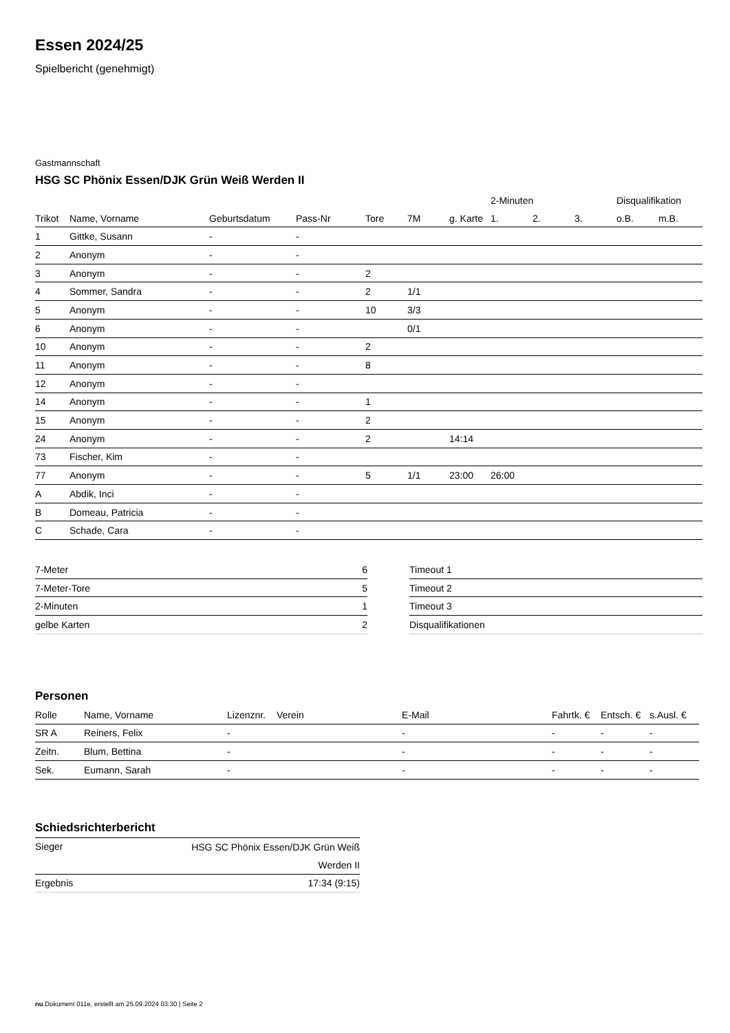Essen 2024/25
Spielbericht (genehmigt)
Gastmannschaft
HSG SC Phönix Essen/DJK Grün Weiß Werden II
| | | | | | | | 2-Minuten | | | Disqualifikation | |
| --- | --- | --- | --- | --- | --- | --- | --- | --- | --- | --- | --- |
| Trikot | Name, Vorname | Geburtsdatum | Pass-Nr | Tore | 7M | g. Karte | 1. | 2. | 3. | o.B. | m.B. |
| 1 | Gittke, Susann | - | - | | | | | | | | |
| 2 | Anonym | - | - | | | | | | | | |
| 3 | Anonym | - | - | 2 | | | | | | | |
| 4 | Sommer, Sandra | - | - | 2 | 1/1 | | | | | | |
| 5 | Anonym | - | - | 10 | 3/3 | | | | | | |
| 6 | Anonym | - | - | | 0/1 | | | | | | |
| 10 | Anonym | - | - | 2 | | | | | | | |
| 11 | Anonym | - | - | 8 | | | | | | | |
| 12 | Anonym | - | - | | | | | | | | |
| 14 | Anonym | - | - | 1 | | | | | | | |
| 15 | Anonym | - | - | 2 | | | | | | | |
| 24 | Anonym | - | - | 2 | | 14:14 | | | | | |
| 73 | Fischer, Kim | - | - | | | | | | | | |
| 77 | Anonym | - | - | 5 | 1/1 | 23:00 | 26:00 | | | | |
| A | Abdik, Inci | - | - | | | | | | | | |
| B | Domeau, Patricia | - | - | | | | | | | | |
| C | Schade, Cara | - | - | | | | | | | | |
| 7-Meter | 6 |
| 7-Meter-Tore | 5 |
| 2-Minuten | 1 |
| gelbe Karten | 2 |
| Timeout 1 |
| Timeout 2 |
| Timeout 3 |
| Disqualifikationen |
Personen
| Rolle | Name, Vorname | Lizenznr. | Verein | E-Mail | Fahrtk. € | Entsch. € | s.Ausl. € |
| --- | --- | --- | --- | --- | --- | --- | --- |
| SR A | Reiners, Felix | - | | - | - | - | - |
| Zeitn. | Blum, Bettina | - | | - | - | - | - |
| Sek. | Eumann, Sarah | - | | - | - | - | - |
Schiedsrichterbericht
| Sieger | HSG SC Phönix Essen/DJK Grün Weiß Werden II |
| Ergebnis | 17:34 (9:15) |
nu.Dokument 011e, erstellt am 25.09.2024 03:30 | Seite 2